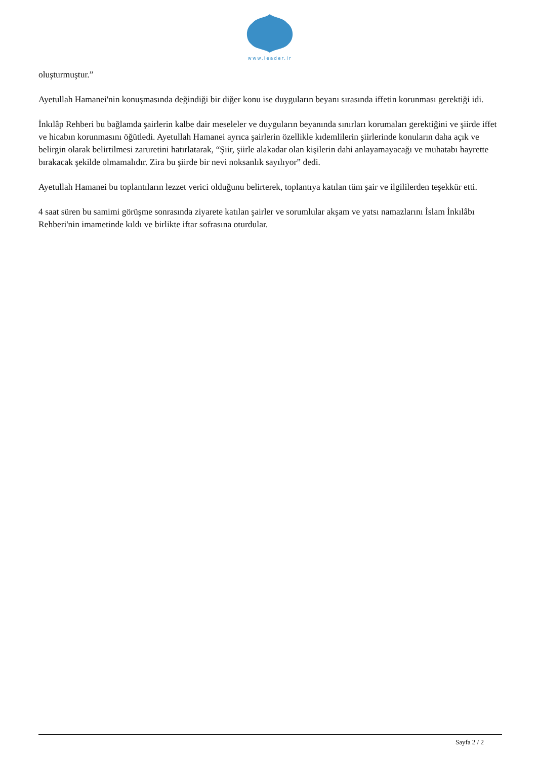www.leader.ir
oluşturmuştur.”
Ayetullah Hamanei'nin konuşmasında değindiği bir diğer konu ise duyguların beyanı sırasında iffetin korunması gerektiği idi.
İnkılâp Rehberi bu bağlamda şairlerin kalbe dair meseleler ve duyguların beyanında sınırları korumaları gerektiğini ve şiirde iffet ve hicabın korunmasını öğütledi. Ayetullah Hamanei ayrıca şairlerin özellikle kıdemlilerin şiirlerinde konuların daha açık ve belirgin olarak belirtilmesi zaruretini hatırlatarak, “Şiir, şiirle alakadar olan kişilerin dahi anlayamayacağı ve muhatabı hayrette bırakacak şekilde olmamalıdır. Zira bu şiirde bir nevi noksanlık sayılıyor” dedi.
Ayetullah Hamanei bu toplantıların lezzet verici olduğunu belirterek, toplantıya katılan tüm şair ve ilgililerden teşekkür etti.
4 saat süren bu samimi görüşme sonrasında ziyarete katılan şairler ve sorumlular akşam ve yatsı namazlarını İslam İnkılâbı Rehberi'nin imametinde kıldı ve birlikte iftar sofrasına oturdular.
Sayfa 2 / 2